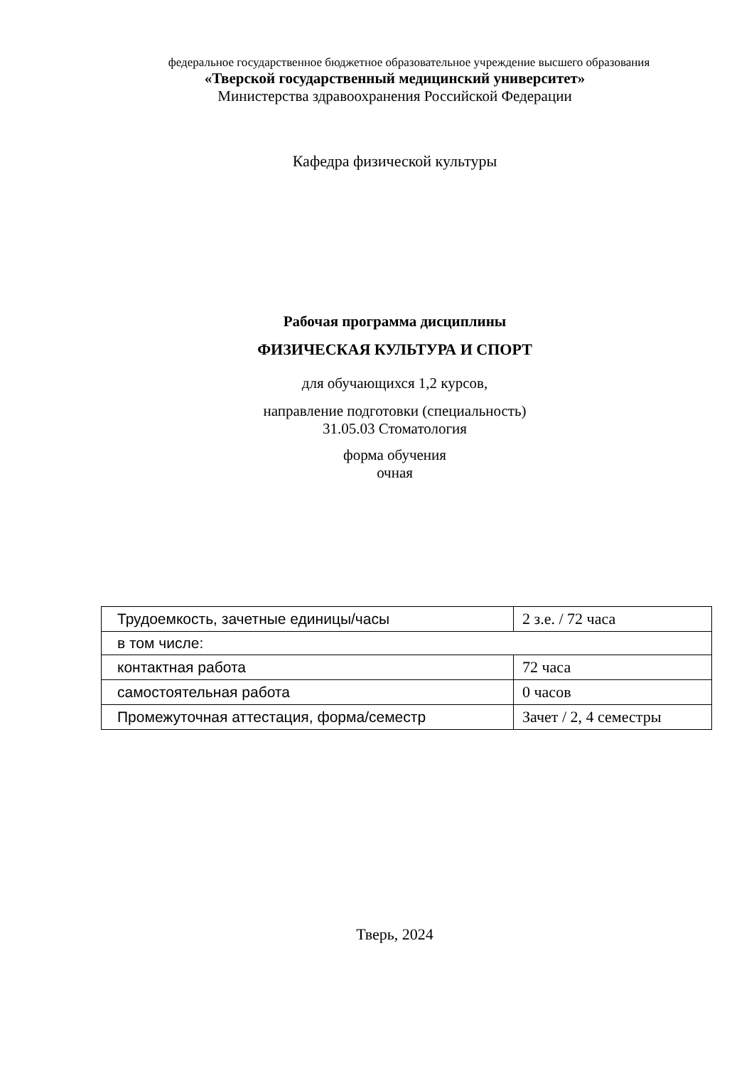федеральное государственное бюджетное образовательное учреждение высшего образования
«Тверской государственный медицинский университет»
Министерства здравоохранения Российской Федерации
Кафедра физической культуры
Рабочая программа дисциплины
ФИЗИЧЕСКАЯ КУЛЬТУРА И СПОРТ
для обучающихся 1,2 курсов,
направление подготовки (специальность)
31.05.03 Стоматология
форма обучения
очная
| Трудоемкость, зачетные единицы/часы | 2 з.е. / 72 часа |
| в том числе: | |
| контактная работа | 72 часа |
| самостоятельная работа | 0 часов |
| Промежуточная аттестация, форма/семестр | Зачет / 2, 4 семестры |
Тверь, 2024